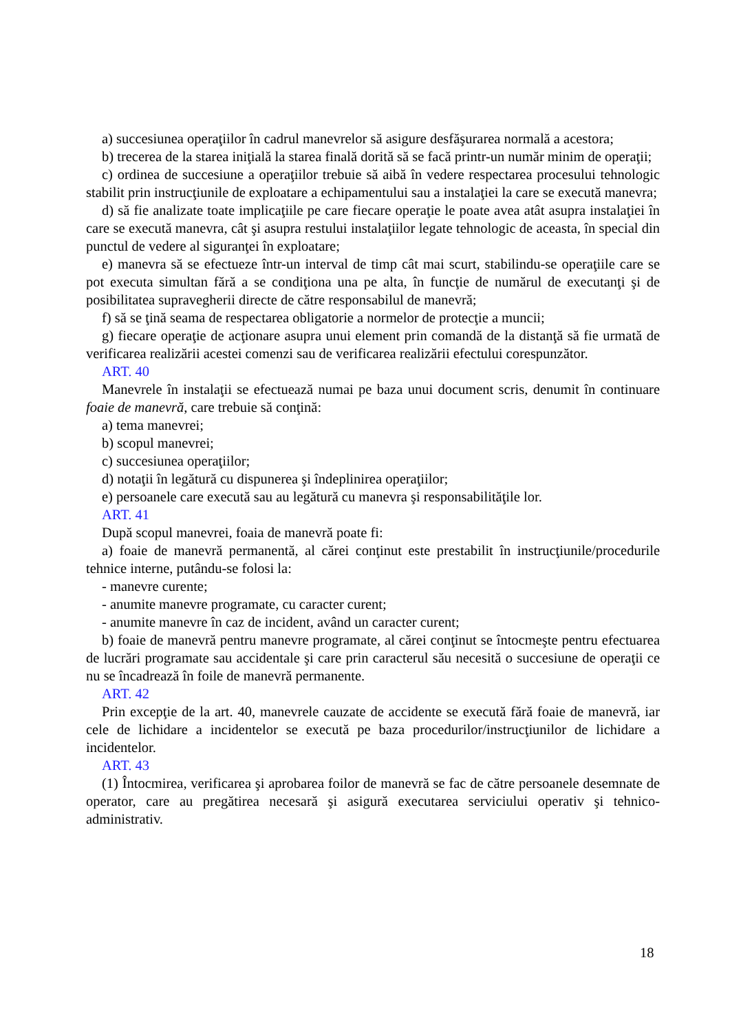a) succesiunea operaţiilor în cadrul manevrelor să asigure desfăşurarea normală a acestora;
b) trecerea de la starea iniţială la starea finală dorită să se facă printr-un număr minim de operaţii;
c) ordinea de succesiune a operaţiilor trebuie să aibă în vedere respectarea procesului tehnologic stabilit prin instrucţiunile de exploatare a echipamentului sau a instalaţiei la care se execută manevra;
d) să fie analizate toate implicaţiile pe care fiecare operaţie le poate avea atât asupra instalaţiei în care se execută manevra, cât şi asupra restului instalaţiilor legate tehnologic de aceasta, în special din punctul de vedere al siguranţei în exploatare;
e) manevra să se efectueze într-un interval de timp cât mai scurt, stabilindu-se operaţiile care se pot executa simultan fără a se condiţiona una pe alta, în funcţie de numărul de executanţi şi de posibilitatea supravegherii directe de către responsabilul de manevră;
f) să se ţină seama de respectarea obligatorie a normelor de protecţie a muncii;
g) fiecare operaţie de acţionare asupra unui element prin comandă de la distanţă să fie urmată de verificarea realizării acestei comenzi sau de verificarea realizării efectului corespunzător.
ART. 40
Manevrele în instalaţii se efectuează numai pe baza unui document scris, denumit în continuare foaie de manevră, care trebuie să conţină:
a) tema manevrei;
b) scopul manevrei;
c) succesiunea operaţiilor;
d) notaţii în legătură cu dispunerea şi îndeplinirea operaţiilor;
e) persoanele care execută sau au legătură cu manevra şi responsabilităţile lor.
ART. 41
După scopul manevrei, foaia de manevră poate fi:
a) foaie de manevră permanentă, al cărei conţinut este prestabilit în instrucţiunile/procedurile tehnice interne, putându-se folosi la:
- manevre curente;
- anumite manevre programate, cu caracter curent;
- anumite manevre în caz de incident, având un caracter curent;
b) foaie de manevră pentru manevre programate, al cărei conţinut se întocmeşte pentru efectuarea de lucrări programate sau accidentale şi care prin caracterul său necesită o succesiune de operaţii ce nu se încadrează în foile de manevră permanente.
ART. 42
Prin excepţie de la art. 40, manevrele cauzate de accidente se execută fără foaie de manevră, iar cele de lichidare a incidentelor se execută pe baza procedurilor/instrucţiunilor de lichidare a incidentelor.
ART. 43
(1) Întocmirea, verificarea şi aprobarea foilor de manevră se fac de către persoanele desemnate de operator, care au pregătirea necesară şi asigură executarea serviciului operativ şi tehnico-administrativ.
18